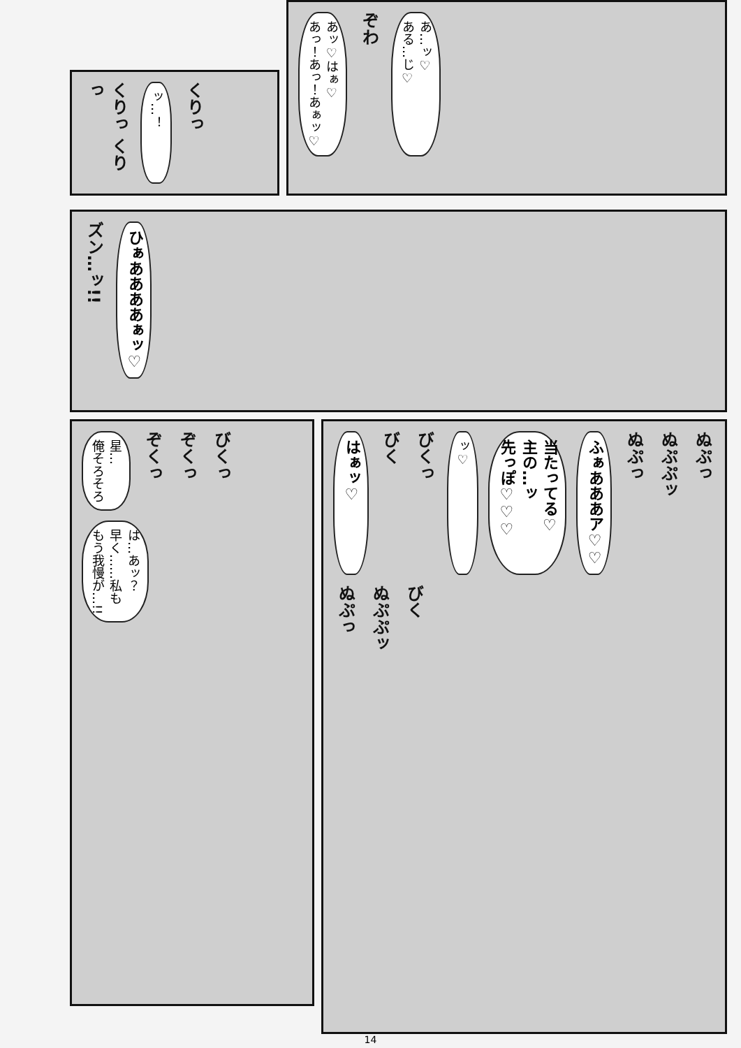くりっ くりっ
ッ…！
くりっ
あッ♡はぁ♡
あっ！あっ！あぁッ♡
ぞわ
あ…ッ♡
ある…じ♡
ズン…ッ!!
ひぁああああぁッ♡
星…
俺そろそろ
ぞくっ
ぞくっ
びくっ
は…あッ？
早く……私も
もう我慢が…!!
はぁッ♡
びく
びくっ
ッ♡
当たってる♡
主の…ッ
先っぽ♡♡♡
ふぁあああア♡♡
ぬぷっ
ぬぷぷッ
ぬぷっ
ぬぷっ
ぬぷぷッ
びく
14